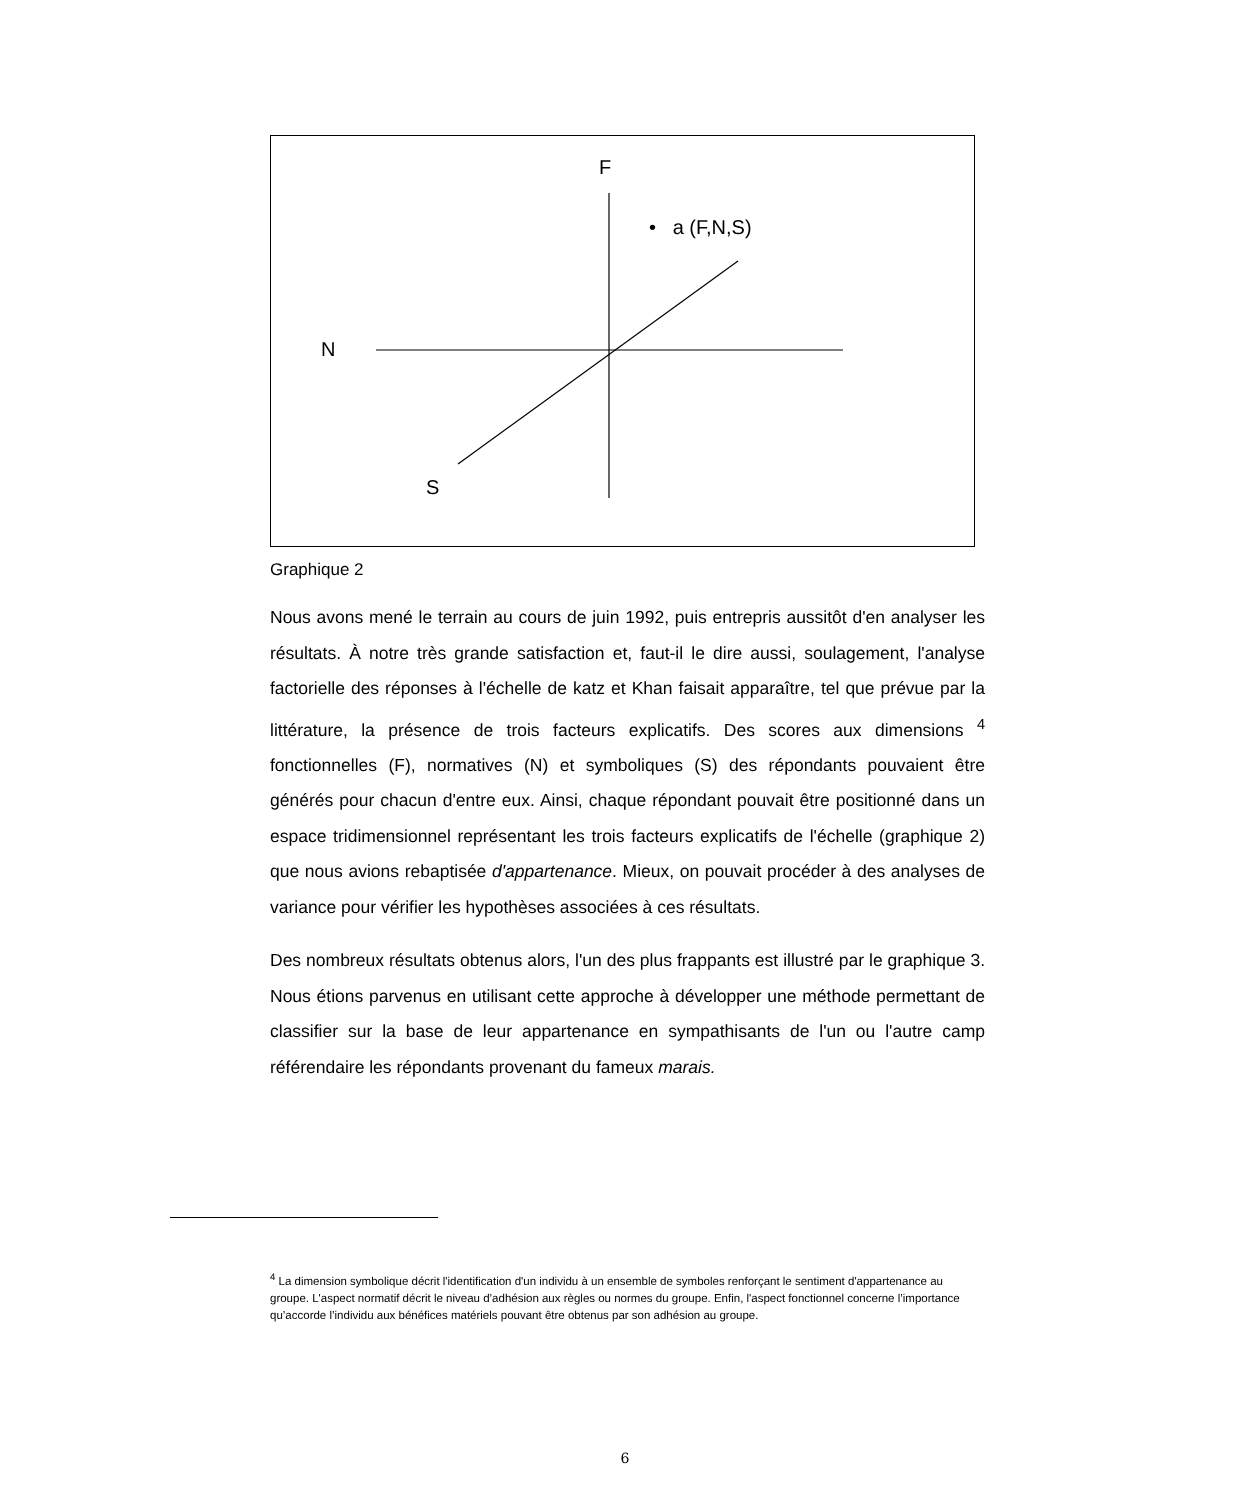F
• a (F,N,S)
N
S
Graphique 2
Nous avons mené le terrain au cours de juin 1992, puis entrepris aussitôt d'en analyser les résultats. À notre très grande satisfaction et, faut-il le dire aussi, soulagement, l'analyse factorielle des réponses à l'échelle de katz et Khan faisait apparaître, tel que prévue par la littérature, la présence de trois facteurs explicatifs. Des scores aux dimensions <sup>4</sup> fonctionnelles (F), normatives (N) et symboliques (S) des répondants pouvaient être générés pour chacun d'entre eux. Ainsi, chaque répondant pouvait être positionné dans un espace tridimensionnel représentant les trois facteurs explicatifs de l'échelle (graphique 2) que nous avions rebaptisée d'appartenance. Mieux, on pouvait procéder à des analyses de variance pour vérifier les hypothèses associées à ces résultats.
Des nombreux résultats obtenus alors, l'un des plus frappants est illustré par le graphique 3. Nous étions parvenus en utilisant cette approche à développer une méthode permettant de classifier sur la base de leur appartenance en sympathisants de l'un ou l'autre camp référendaire les répondants provenant du fameux marais.
<sup>4</sup> La dimension symbolique décrit l'identification d'un individu à un ensemble de symboles renforçant le sentiment d'appartenance au groupe. L'aspect normatif décrit le niveau d’adhésion aux règles ou normes du groupe. Enfin, l'aspect fonctionnel concerne l’importance qu’accorde l’individu aux bénéfices matériels pouvant être obtenus par son adhésion au groupe.
6